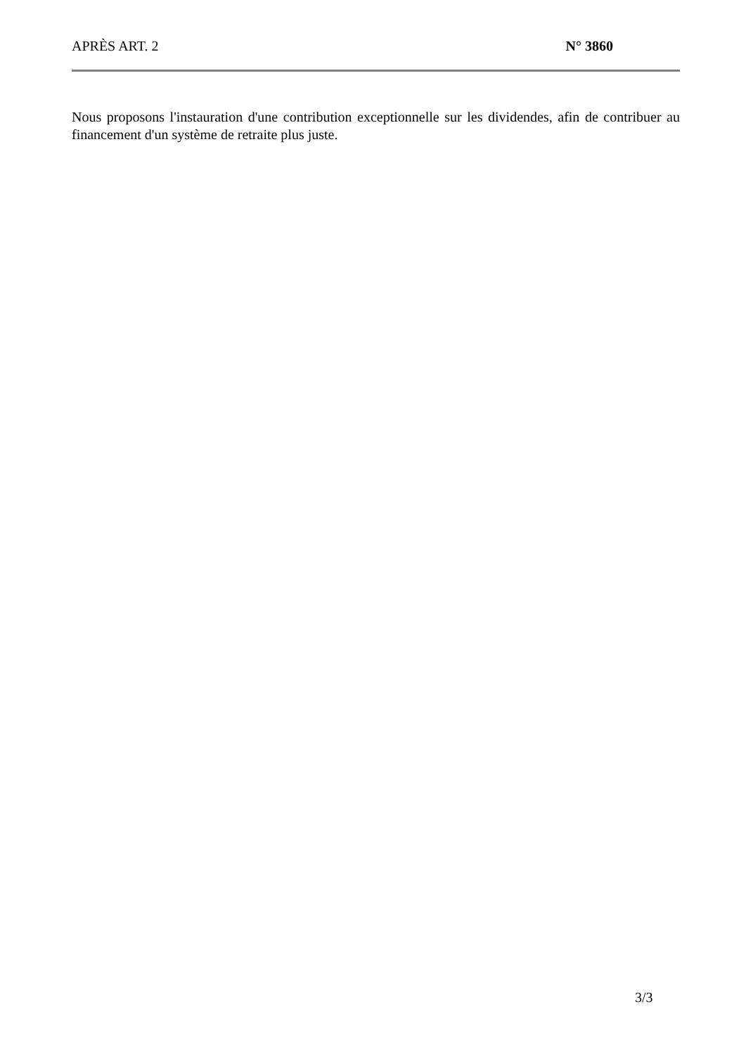APRÈS ART. 2 N° 3860
Nous proposons l'instauration d'une contribution exceptionnelle sur les dividendes, afin de contribuer au financement d'un système de retraite plus juste.
3/3